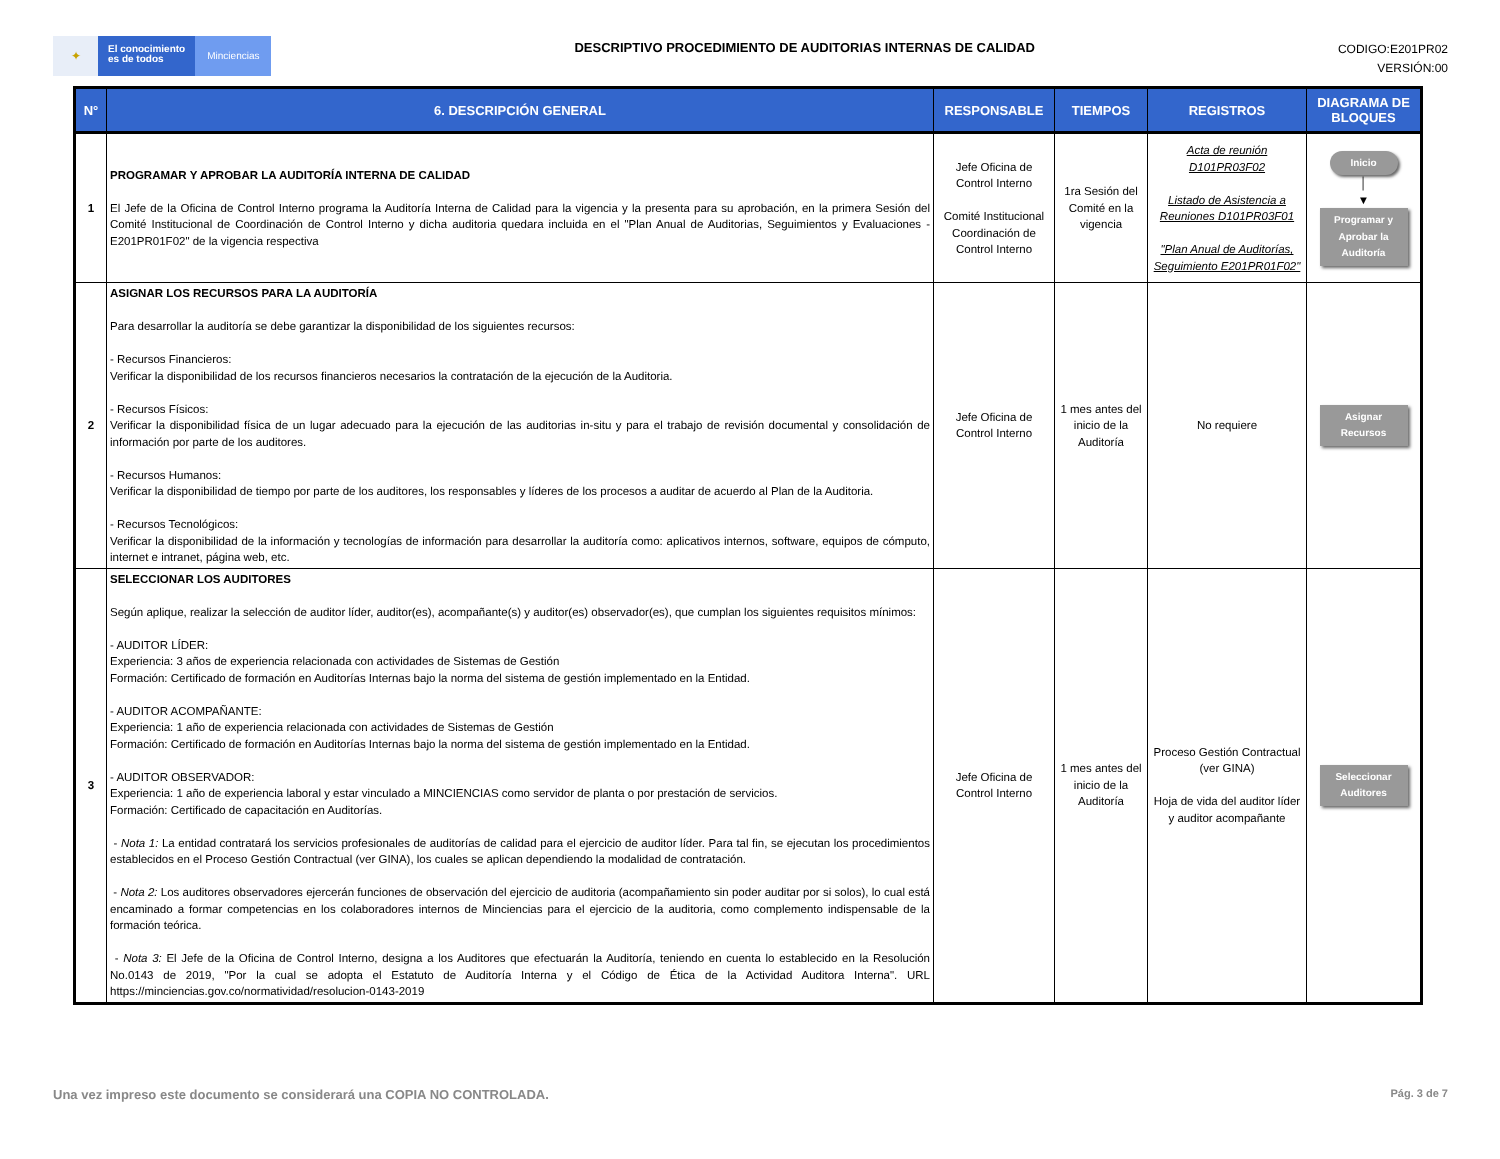✦
El conocimiento
es de todos
Minciencias
DESCRIPTIVO PROCEDIMIENTO DE AUDITORIAS INTERNAS DE CALIDAD
CODIGO:E201PR02
VERSIÓN:00
| N° | 6. DESCRIPCIÓN GENERAL | RESPONSABLE | TIEMPOS | REGISTROS | DIAGRAMA DE BLOQUES |
| --- | --- | --- | --- | --- | --- |
| 1 | PROGRAMAR Y APROBAR LA AUDITORÍA INTERNA DE CALIDAD El Jefe de la Oficina de Control Interno programa la Auditoría Interna de Calidad para la vigencia y la presenta para su aprobación, en la primera Sesión del Comité Institucional de Coordinación de Control Interno y dicha auditoria quedara incluida en el "Plan Anual de Auditorias, Seguimientos y Evaluaciones - E201PR01F02" de la vigencia respectiva | Jefe Oficina de Control Interno Comité Institucional Coordinación de Control Interno | 1ra Sesión del Comité en la vigencia | Acta de reunión D101PR03F02 Listado de Asistencia a Reuniones D101PR03F01 "Plan Anual de Auditorías, Seguimiento E201PR01F02" | Inicio │ ▼ Programar y Aprobar la Auditoría |
| 2 | ASIGNAR LOS RECURSOS PARA LA AUDITORÍA Para desarrollar la auditoría se debe garantizar la disponibilidad de los siguientes recursos: - Recursos Financieros: Verificar la disponibilidad de los recursos financieros necesarios la contratación de la ejecución de la Auditoria. - Recursos Físicos: Verificar la disponibilidad física de un lugar adecuado para la ejecución de las auditorias in-situ y para el trabajo de revisión documental y consolidación de información por parte de los auditores. - Recursos Humanos: Verificar la disponibilidad de tiempo por parte de los auditores, los responsables y líderes de los procesos a auditar de acuerdo al Plan de la Auditoria. - Recursos Tecnológicos: Verificar la disponibilidad de la información y tecnologías de información para desarrollar la auditoría como: aplicativos internos, software, equipos de cómputo, internet e intranet, página web, etc. | Jefe Oficina de Control Interno | 1 mes antes del inicio de la Auditoría | No requiere | Asignar Recursos |
| 3 | SELECCIONAR LOS AUDITORES Según aplique, realizar la selección de auditor líder, auditor(es), acompañante(s) y auditor(es) observador(es), que cumplan los siguientes requisitos mínimos: - AUDITOR LÍDER: Experiencia: 3 años de experiencia relacionada con actividades de Sistemas de Gestión Formación: Certificado de formación en Auditorías Internas bajo la norma del sistema de gestión implementado en la Entidad. - AUDITOR ACOMPAÑANTE: Experiencia: 1 año de experiencia relacionada con actividades de Sistemas de Gestión Formación: Certificado de formación en Auditorías Internas bajo la norma del sistema de gestión implementado en la Entidad. - AUDITOR OBSERVADOR: Experiencia: 1 año de experiencia laboral y estar vinculado a MINCIENCIAS como servidor de planta o por prestación de servicios. Formación: Certificado de capacitación en Auditorías. - Nota 1: La entidad contratará los servicios profesionales de auditorías de calidad para el ejercicio de auditor líder. Para tal fin, se ejecutan los procedimientos establecidos en el Proceso Gestión Contractual (ver GINA), los cuales se aplican dependiendo la modalidad de contratación. - Nota 2: Los auditores observadores ejercerán funciones de observación del ejercicio de auditoria (acompañamiento sin poder auditar por si solos), lo cual está encaminado a formar competencias en los colaboradores internos de Minciencias para el ejercicio de la auditoria, como complemento indispensable de la formación teórica. - Nota 3: El Jefe de la Oficina de Control Interno, designa a los Auditores que efectuarán la Auditoría, teniendo en cuenta lo establecido en la Resolución No.0143 de 2019, "Por la cual se adopta el Estatuto de Auditoría Interna y el Código de Ética de la Actividad Auditora Interna". URL https://minciencias.gov.co/normatividad/resolucion-0143-2019 | Jefe Oficina de Control Interno | 1 mes antes del inicio de la Auditoría | Proceso Gestión Contractual (ver GINA) Hoja de vida del auditor líder y auditor acompañante | Seleccionar Auditores |
Una vez impreso este documento se considerará una COPIA NO CONTROLADA. Pág. 3 de 7